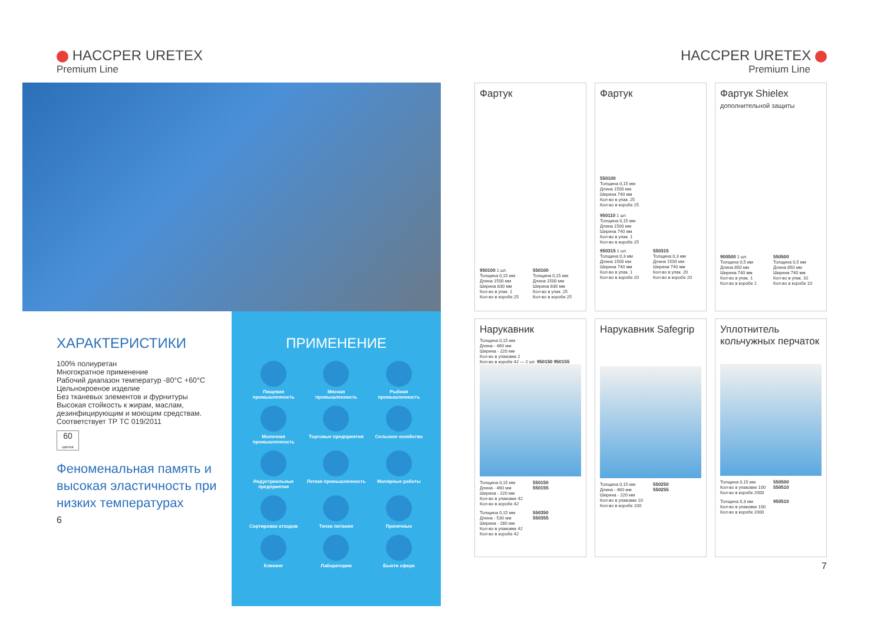HACCPER URETEX
Premium Line
ХАРАКТЕРИСТИКИ
100% полиуретан
Многократное применение
Рабочий диапазон температур -80°C +60°C
Цельнокроеное изделие
Без тканевых элементов и фурнитуры
Высокая стойкость к жирам, маслам, дезинфицирующим и моющим средствам.
Соответствует ТР ТС 019/2011
60
циклов
Феноменальная память и высокая эластичность при низких температурах
6
ПРИМЕНЕНИЕ
Пищевая промышленность
Мясная промышленность
Рыбная промышленность
Молочная промышленность
Торговые предприятия
Сельское хозяйство
Индустриальные предприятия
Легкая промышленность
Малярные работы
Сортировка отходов
Точки питания
Прачечные
Клининг
Лаборатории
Бьюти сфера
HACCPER URETEX
Premium Line
Фартук
950100 1 шт.
Толщина 0,15 мм
Длина 1500 мм
Ширина 830 мм
Кол-во в упак. 1
Кол-во в коробе 25
550100
Толщина 0,15 мм
Длина 1500 мм
Ширина 830 мм
Кол-во в упак. 25
Кол-во в коробе 25
Фартук
550100
Толщина 0,15 мм
Длина 1500 мм
Ширина 740 мм
Кол-во в упак. 25
Кол-во в коробе 25
950110 1 шт.
Толщина 0,15 мм
Длина 1500 мм
Ширина 740 мм
Кол-во в упак. 1
Кол-во в коробе 25
950315 1 шт.
Толщина 0,3 мм
Длина 1500 мм
Ширина 740 мм
Кол-во в упак. 1
Кол-во в коробе 20
550315
Толщина 0,3 мм
Длина 1500 мм
Ширина 740 мм
Кол-во в упак. 20
Кол-во в коробе 20
Фартук Shielex
дополнительной защиты
900500 1 шт.
Толщина 0,5 мм
Длина 850 мм
Ширина 740 мм
Кол-во в упак. 1
Кол-во в коробе 1
550500
Толщина 0,5 мм
Длина 850 мм
Ширина 740 мм
Кол-во в упак. 10
Кол-во в коробе 10
Нарукавник
Толщина 0,15 мм
Длина - 460 мм
Ширина - 220 мм
Кол-во в упаковке 2
Кол-во в коробе 42 — 2 шт. 950150 950155
Толщина 0,15 мм
Длина - 460 мм
Ширина - 220 мм
Кол-во в упаковке 42
Кол-во в коробе 42
550150
550155
Толщина 0,15 мм
Длина - 530 мм
Ширина - 280 мм
Кол-во в упаковке 42
Кол-во в коробе 42
550350
550355
Нарукавник Safegrip
Толщина 0,15 мм
Длина - 460 мм
Ширина - 220 мм
Кол-во в упаковке 10
Кол-во в коробе 100
550250
550255
Уплотнитель кольчужных перчаток
Толщина 0,15 мм
Кол-во в упаковке 100
Кол-во в коробе 2000
550500
550510
Толщина 0,3 мм
Кол-во в упаковке 100
Кол-во в коробе 2000
950510
7